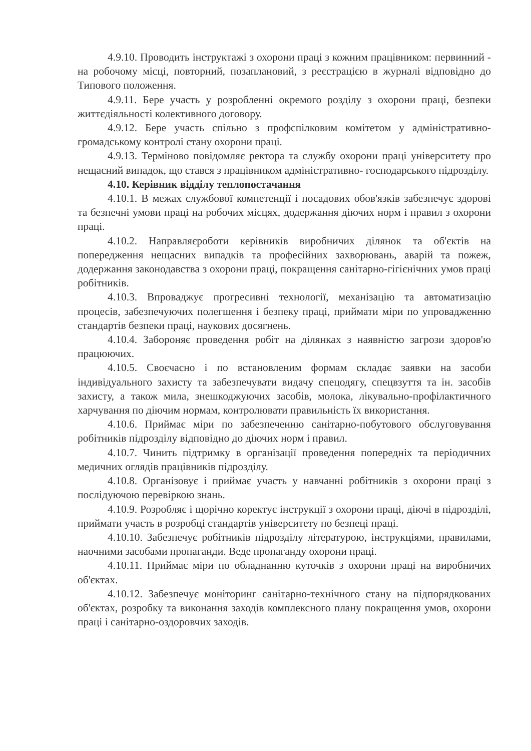4.9.10. Проводить інструктажі з охорони праці з кожним працівником: первинний - на робочому місці, повторний, позаплановий, з реєстрацією в журналі відповідно до Типового положення.
4.9.11. Бере участь у розробленні окремого розділу з охорони праці, безпеки життєдіяльності колективного договору.
4.9.12. Бере участь спільно з профспілковим комітетом у адміністративно- громадському контролі стану охорони праці.
4.9.13. Терміново повідомляє ректора та службу охорони праці університету про нещасний випадок, що стався з працівником адміністративно- господарського підрозділу.
4.10. Керівник відділу теплопостачання
4.10.1. В межах службової компетенції і посадових обов'язків забезпечує здорові та безпечні умови праці на робочих місцях, додержання діючих норм і правил з охорони праці.
4.10.2. Направляєроботи керівників виробничих ділянок та об'єктів на попередження нещасних випадків та професійних захворювань, аварій та пожеж, додержання законодавства з охорони праці, покращення санітарно-гігієнічних умов праці робітників.
4.10.3. Впроваджує прогресивні технології, механізацію та автоматизацію процесів, забезпечуючих полегшення і безпеку праці, приймати міри по упровадженню стандартів безпеки праці, наукових досягнень.
4.10.4. Забороняє проведення робіт на ділянках з наявністю загрози здоров'ю працюючих.
4.10.5. Своєчасно і по встановленим формам складає заявки на засоби індивідуального захисту та забезпечувати видачу спецодягу, спецвзуття та ін. засобів захисту, а також мила, знешкоджуючих засобів, молока, лікувально-профілактичного харчування по діючим нормам, контролювати правильність їх використання.
4.10.6. Приймає міри по забезпеченню санітарно-побутового обслуговування робітників підрозділу відповідно до діючих норм і правил.
4.10.7. Чинить підтримку в організації проведення попередніх та періодичних медичних оглядів працівників підрозділу.
4.10.8. Організовує і приймає участь у навчанні робітників з охорони праці з послідуючою перевіркою знань.
4.10.9. Розробляє і щорічно коректує інструкції з охорони праці, діючі в підрозділі, приймати участь в розробці стандартів університету по безпеці праці.
4.10.10. Забезпечує робітників підрозділу літературою, інструкціями, правилами, наочними засобами пропаганди. Веде пропаганду охорони праці.
4.10.11. Приймає міри по обладнанню куточків з охорони праці на виробничих об'єктах.
4.10.12. Забезпечує моніторинг санітарно-технічного стану на підпорядкованих об'єктах, розробку та виконання заходів комплексного плану покращення умов, охорони праці і санітарно-оздоровчих заходів.